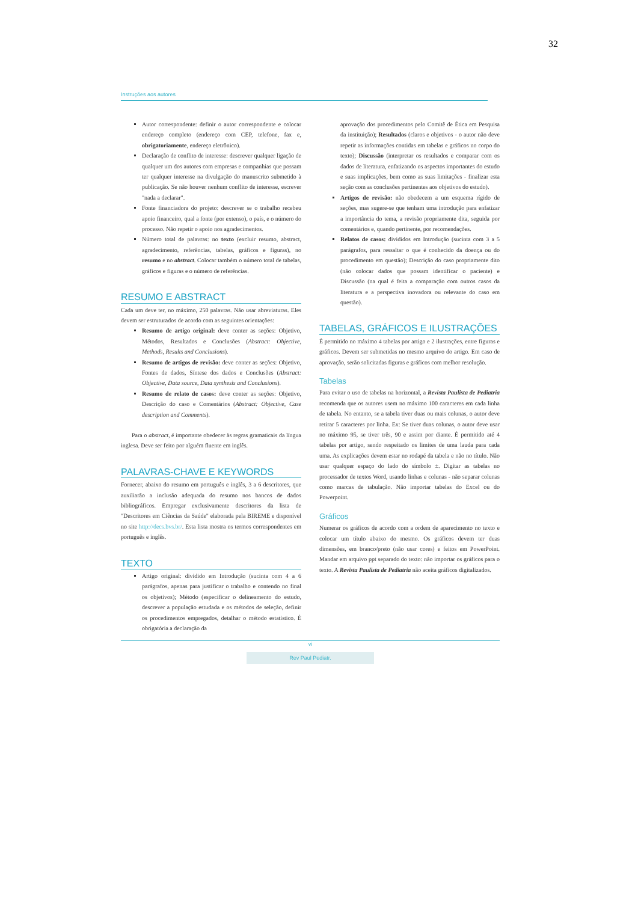32
Instruções aos autores
Autor correspondente: definir o autor correspondente e colocar endereço completo (endereço com CEP, telefone, fax e, obrigatoriamente, endereço eletrônico).
Declaração de conflito de interesse: descrever qualquer ligação de qualquer um dos autores com empresas e companhias que possam ter qualquer interesse na divulgação do manuscrito submetido à publicação. Se não houver nenhum conflito de interesse, escrever "nada a declarar".
Fonte financiadora do projeto: descrever se o trabalho recebeu apoio financeiro, qual a fonte (por extenso), o país, e o número do processo. Não repetir o apoio nos agradecimentos.
Número total de palavras: no texto (excluir resumo, abstract, agradecimento, referências, tabelas, gráficos e figuras), no resumo e no abstract. Colocar também o número total de tabelas, gráficos e figuras e o número de referências.
RESUMO E ABSTRACT
Cada um deve ter, no máximo, 250 palavras. Não usar abreviaturas. Eles devem ser estruturados de acordo com as seguintes orientações:
Resumo de artigo original: deve conter as seções: Objetivo, Métodos, Resultados e Conclusões (Abstract: Objective, Methods, Results and Conclusions).
Resumo de artigos de revisão: deve conter as seções: Objetivo, Fontes de dados, Síntese dos dados e Conclusões (Abstract: Objective, Data source, Data synthesis and Conclusions).
Resumo de relato de casos: deve conter as seções: Objetivo, Descrição do caso e Comentários (Abstract: Objective, Case description and Comments).
Para o abstract, é importante obedecer às regras gramaticais da língua inglesa. Deve ser feito por alguém fluente em inglês.
PALAVRAS-CHAVE E KEYWORDS
Fornecer, abaixo do resumo em português e inglês, 3 a 6 descritores, que auxiliarão a inclusão adequada do resumo nos bancos de dados bibliográficos. Empregar exclusivamente descritores da lista de "Descritores em Ciências da Saúde" elaborada pela BIREME e disponível no site http://decs.bvs.br/. Esta lista mostra os termos correspondentes em português e inglês.
TEXTO
Artigo original: dividido em Introdução (sucinta com 4 a 6 parágrafos, apenas para justificar o trabalho e contendo no final os objetivos); Método (especificar o delineamento do estudo, descrever a população estudada e os métodos de seleção, definir os procedimentos empregados, detalhar o método estatístico. É obrigatória a declaração da
aprovação dos procedimentos pelo Comitê de Ética em Pesquisa da instituição); Resultados (claros e objetivos - o autor não deve repetir as informações contidas em tabelas e gráficos no corpo do texto); Discussão (interpretar os resultados e comparar com os dados de literatura, enfatizando os aspectos importantes do estudo e suas implicações, bem como as suas limitações - finalizar esta seção com as conclusões pertinentes aos objetivos do estudo).
Artigos de revisão: não obedecem a um esquema rígido de seções, mas sugere-se que tenham uma introdução para enfatizar a importância do tema, a revisão propriamente dita, seguida por comentários e, quando pertinente, por recomendações.
Relatos de casos: divididos em Introdução (sucinta com 3 a 5 parágrafos, para ressaltar o que é conhecido da doença ou do procedimento em questão); Descrição do caso propriamente dito (não colocar dados que possam identificar o paciente) e Discussão (na qual é feita a comparação com outros casos da literatura e a perspectiva inovadora ou relevante do caso em questão).
TABELAS, GRÁFICOS E ILUSTRAÇÕES
É permitido no máximo 4 tabelas por artigo e 2 ilustrações, entre figuras e gráficos. Devem ser submetidas no mesmo arquivo do artigo. Em caso de aprovação, serão solicitadas figuras e gráficos com melhor resolução.
Tabelas
Para evitar o uso de tabelas na horizontal, a Revista Paulista de Pediatria recomenda que os autores usem no máximo 100 caracteres em cada linha de tabela. No entanto, se a tabela tiver duas ou mais colunas, o autor deve retirar 5 caracteres por linha. Ex: Se tiver duas colunas, o autor deve usar no máximo 95, se tiver três, 90 e assim por diante. É permitido até 4 tabelas por artigo, sendo respeitado os limites de uma lauda para cada uma. As explicações devem estar no rodapé da tabela e não no título. Não usar qualquer espaço do lado do símbolo ±. Digitar as tabelas no processador de textos Word, usando linhas e colunas - não separar colunas como marcas de tabulação. Não importar tabelas do Excel ou do Powerpoint.
Gráficos
Numerar os gráficos de acordo com a ordem de aparecimento no texto e colocar um título abaixo do mesmo. Os gráficos devem ter duas dimensões, em branco/preto (não usar cores) e feitos em PowerPoint. Mandar em arquivo ppt separado do texto: não importar os gráficos para o texto. A Revista Paulista de Pediatria não aceita gráficos digitalizados.
vi
Rev Paul Pediatr.